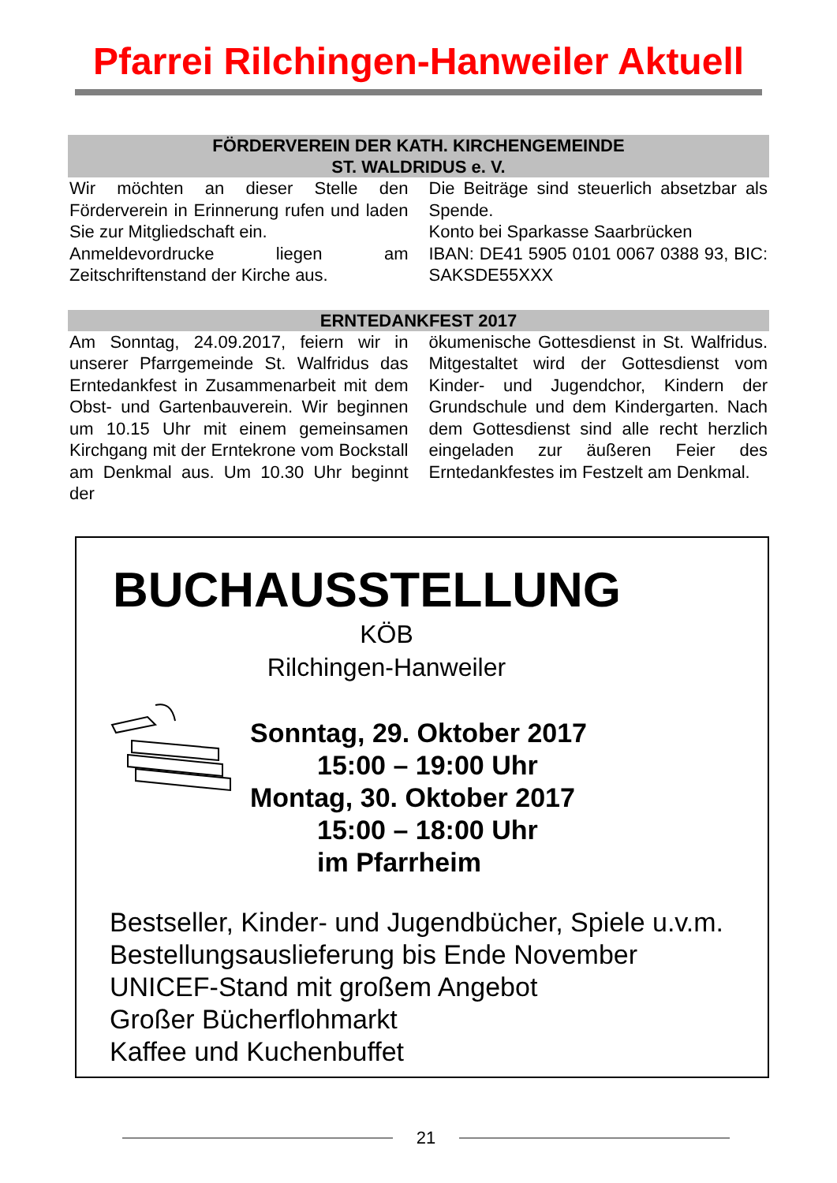Pfarrei Rilchingen-Hanweiler Aktuell
FÖRDERVEREIN DER KATH. KIRCHENGEMEINDE
ST. WALDRIDUS e. V.
Wir möchten an dieser Stelle den Förderverein in Erinnerung rufen und laden Sie zur Mitgliedschaft ein.
Anmeldevordrucke liegen am Zeitschriftenstand der Kirche aus.
Die Beiträge sind steuerlich absetzbar als Spende.
Konto bei Sparkasse Saarbrücken
IBAN: DE41 5905 0101 0067 0388 93, BIC: SAKSDE55XXX
ERNTEDANKFEST 2017
Am Sonntag, 24.09.2017, feiern wir in unserer Pfarrgemeinde St. Walfridus das Erntedankfest in Zusammenarbeit mit dem Obst- und Gartenbauverein. Wir beginnen um 10.15 Uhr mit einem gemeinsamen Kirchgang mit der Erntekrone vom Bockstall am Denkmal aus. Um 10.30 Uhr beginnt der
ökumenische Gottesdienst in St. Walfridus. Mitgestaltet wird der Gottesdienst vom Kinder- und Jugendchor, Kindern der Grundschule und dem Kindergarten. Nach dem Gottesdienst sind alle recht herzlich eingeladen zur äußeren Feier des Erntedankfestes im Festzelt am Denkmal.
BUCHAUSSTELLUNG
KÖB
Rilchingen-Hanweiler
Sonntag, 29. Oktober 2017
15:00 – 19:00 Uhr
Montag, 30. Oktober 2017
15:00 – 18:00 Uhr
im Pfarrheim
Bestseller, Kinder- und Jugendbücher, Spiele u.v.m.
Bestellungsauslieferung bis Ende November
UNICEF-Stand mit großem Angebot
Großer Bücherflohmarkt
Kaffee und Kuchenbuffet
21